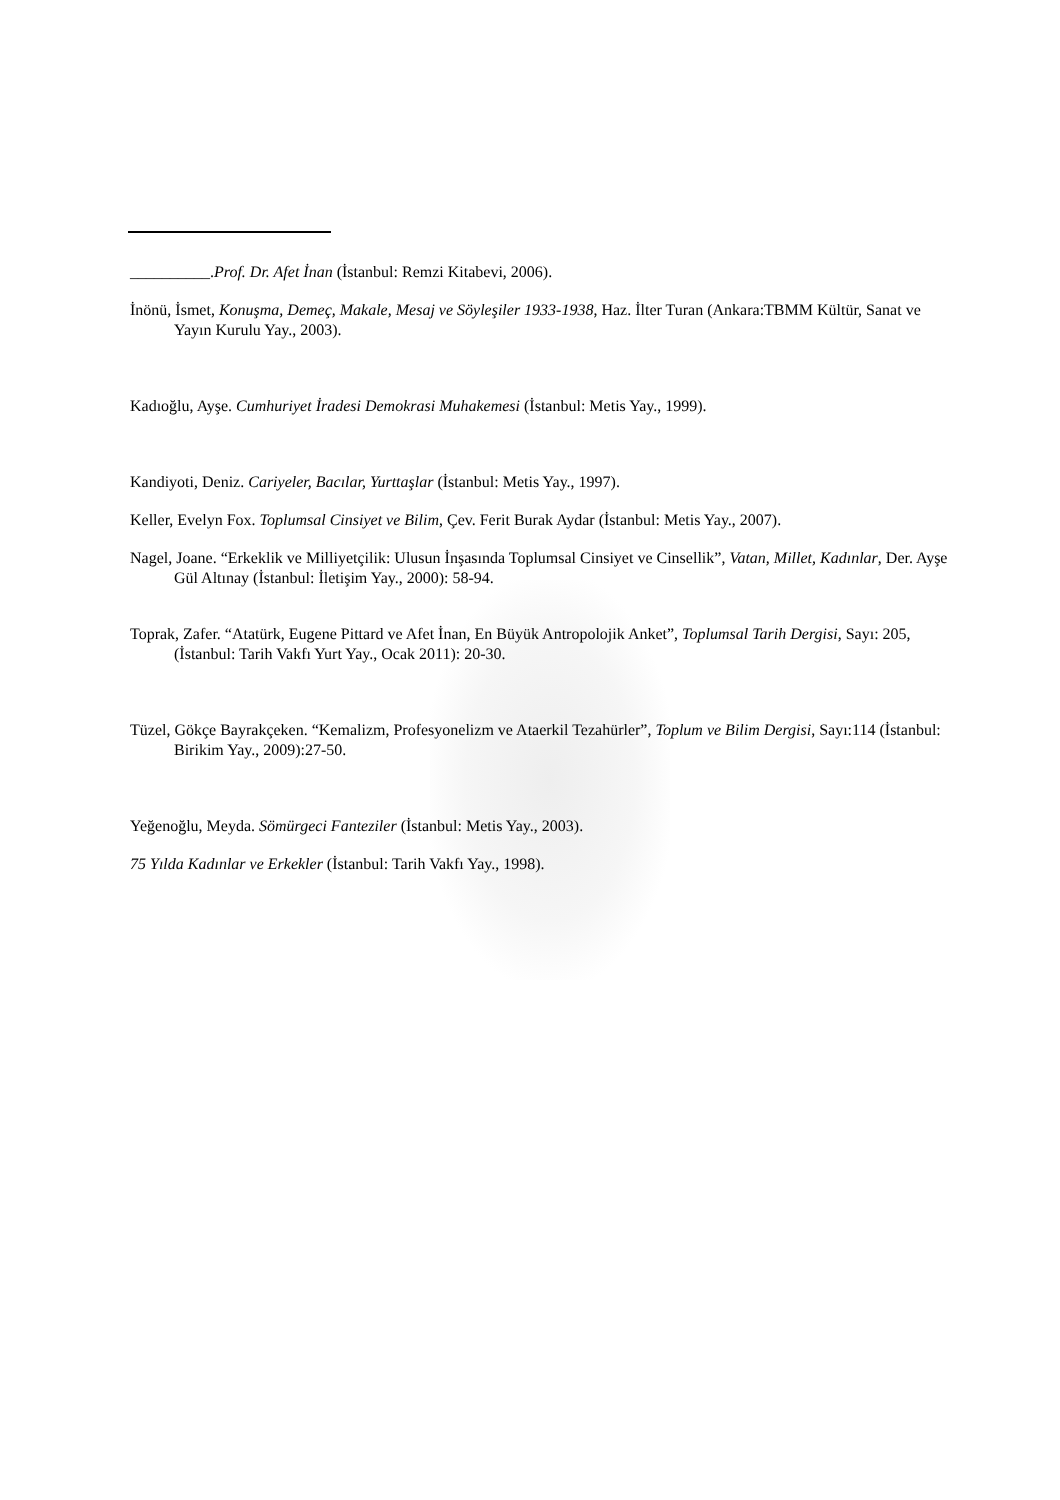__________.Prof. Dr. Afet İnan (İstanbul: Remzi Kitabevi, 2006).
İnönü, İsmet, Konuşma, Demeç, Makale, Mesaj ve Söyleşiler 1933-1938, Haz. İlter Turan (Ankara:TBMM Kültür, Sanat ve Yayın Kurulu Yay., 2003).
Kadıoğlu, Ayşe. Cumhuriyet İradesi Demokrasi Muhakemesi (İstanbul: Metis Yay., 1999).
Kandiyoti, Deniz. Cariyeler, Bacılar, Yurttaşlar (İstanbul: Metis Yay., 1997).
Keller, Evelyn Fox. Toplumsal Cinsiyet ve Bilim, Çev. Ferit Burak Aydar (İstanbul: Metis Yay., 2007).
Nagel, Joane. “Erkeklik ve Milliyetçilik: Ulusun İnşasında Toplumsal Cinsiyet ve Cinsellik”, Vatan, Millet, Kadınlar, Der. Ayşe Gül Altınay (İstanbul: İletişim Yay., 2000): 58-94.
Toprak, Zafer. “Atatürk, Eugene Pittard ve Afet İnan, En Büyük Antropolojik Anket”, Toplumsal Tarih Dergisi, Sayı: 205, (İstanbul: Tarih Vakfı Yurt Yay., Ocak 2011): 20-30.
Tüzel, Gökçe Bayrakçeken. “Kemalizm, Profesyonelizm ve Ataerkil Tezahürler”, Toplum ve Bilim Dergisi, Sayı:114 (İstanbul: Birikim Yay., 2009):27-50.
Yeğenoğlu, Meyda. Sömürgeci Fanteziler (İstanbul: Metis Yay., 2003).
75 Yılda Kadınlar ve Erkekler (İstanbul: Tarih Vakfı Yay., 1998).